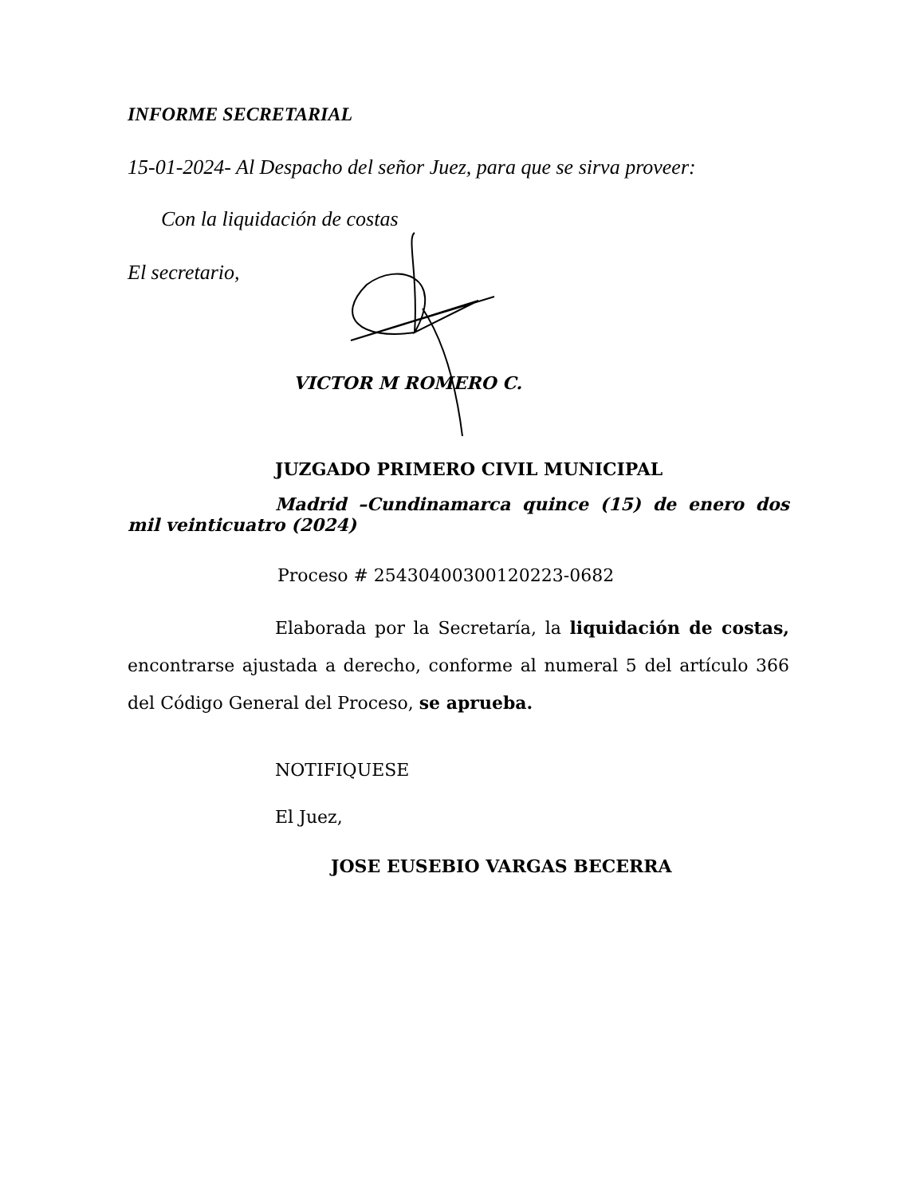INFORME SECRETARIAL
15-01-2024- Al Despacho del señor Juez, para que se sirva proveer:
Con la liquidación de costas
El secretario,
VICTOR M ROMERO C.
JUZGADO PRIMERO CIVIL MUNICIPAL
Madrid –Cundinamarca quince (15) de enero dos mil veinticuatro (2024)
Proceso # 25430400300120223-0682
Elaborada por la Secretaría, la liquidación de costas, encontrarse ajustada a derecho, conforme al numeral 5 del artículo 366 del Código General del Proceso, se aprueba.
NOTIFIQUESE
El Juez,
JOSE EUSEBIO VARGAS BECERRA